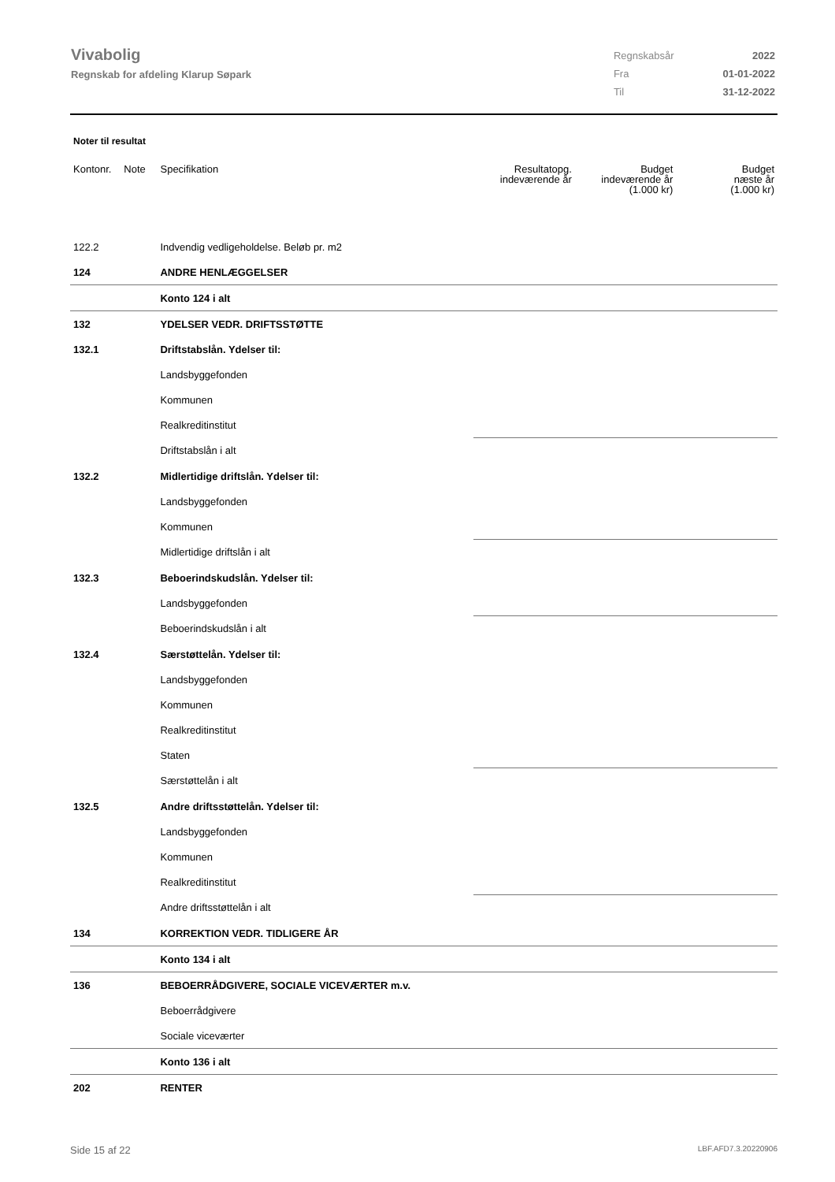Vivabolig
Regnskab for afdeling Klarup Søpark
| Regnskabsår | 2022 |
| Fra | 01-01-2022 |
| Til | 31-12-2022 |
Noter til resultat
| Kontonr. | Note | Specifikation | Resultatopg. indeværende år | Budget indeværende år (1.000 kr) | Budget næste år (1.000 kr) |
| --- | --- | --- | --- | --- | --- |
| 122.2 | | Indvendig vedligeholdelse. Beløb pr. m2 | | | |
| 124 | | ANDRE HENLÆGGELSER | | | |
| | | Konto 124 i alt | | | |
| 132 | | YDELSER VEDR. DRIFTSSTØTTE | | | |
| 132.1 | | Driftstabslån. Ydelser til: | | | |
| | | Landsbyggefonden | | | |
| | | Kommunen | | | |
| | | Realkreditinstitut | | | |
| | | Driftstabslån i alt | | | |
| 132.2 | | Midlertidige driftslån. Ydelser til: | | | |
| | | Landsbyggefonden | | | |
| | | Kommunen | | | |
| | | Midlertidige driftslån i alt | | | |
| 132.3 | | Beboerindskudslån. Ydelser til: | | | |
| | | Landsbyggefonden | | | |
| | | Beboerindskudslån i alt | | | |
| 132.4 | | Særstøttelån. Ydelser til: | | | |
| | | Landsbyggefonden | | | |
| | | Kommunen | | | |
| | | Realkreditinstitut | | | |
| | | Staten | | | |
| | | Særstøttelån i alt | | | |
| 132.5 | | Andre driftsstøttelån. Ydelser til: | | | |
| | | Landsbyggefonden | | | |
| | | Kommunen | | | |
| | | Realkreditinstitut | | | |
| | | Andre driftsstøttelån i alt | | | |
| 134 | | KORREKTION VEDR. TIDLIGERE ÅR | | | |
| | | Konto 134 i alt | | | |
| 136 | | BEBOERRÅDGIVERE, SOCIALE VICEVÆRTER m.v. | | | |
| | | Beboerrådgivere | | | |
| | | Sociale viceværter | | | |
| | | Konto 136 i alt | | | |
| 202 | | RENTER | | | |
Side 15 af 22 LBF.AFD7.3.20220906